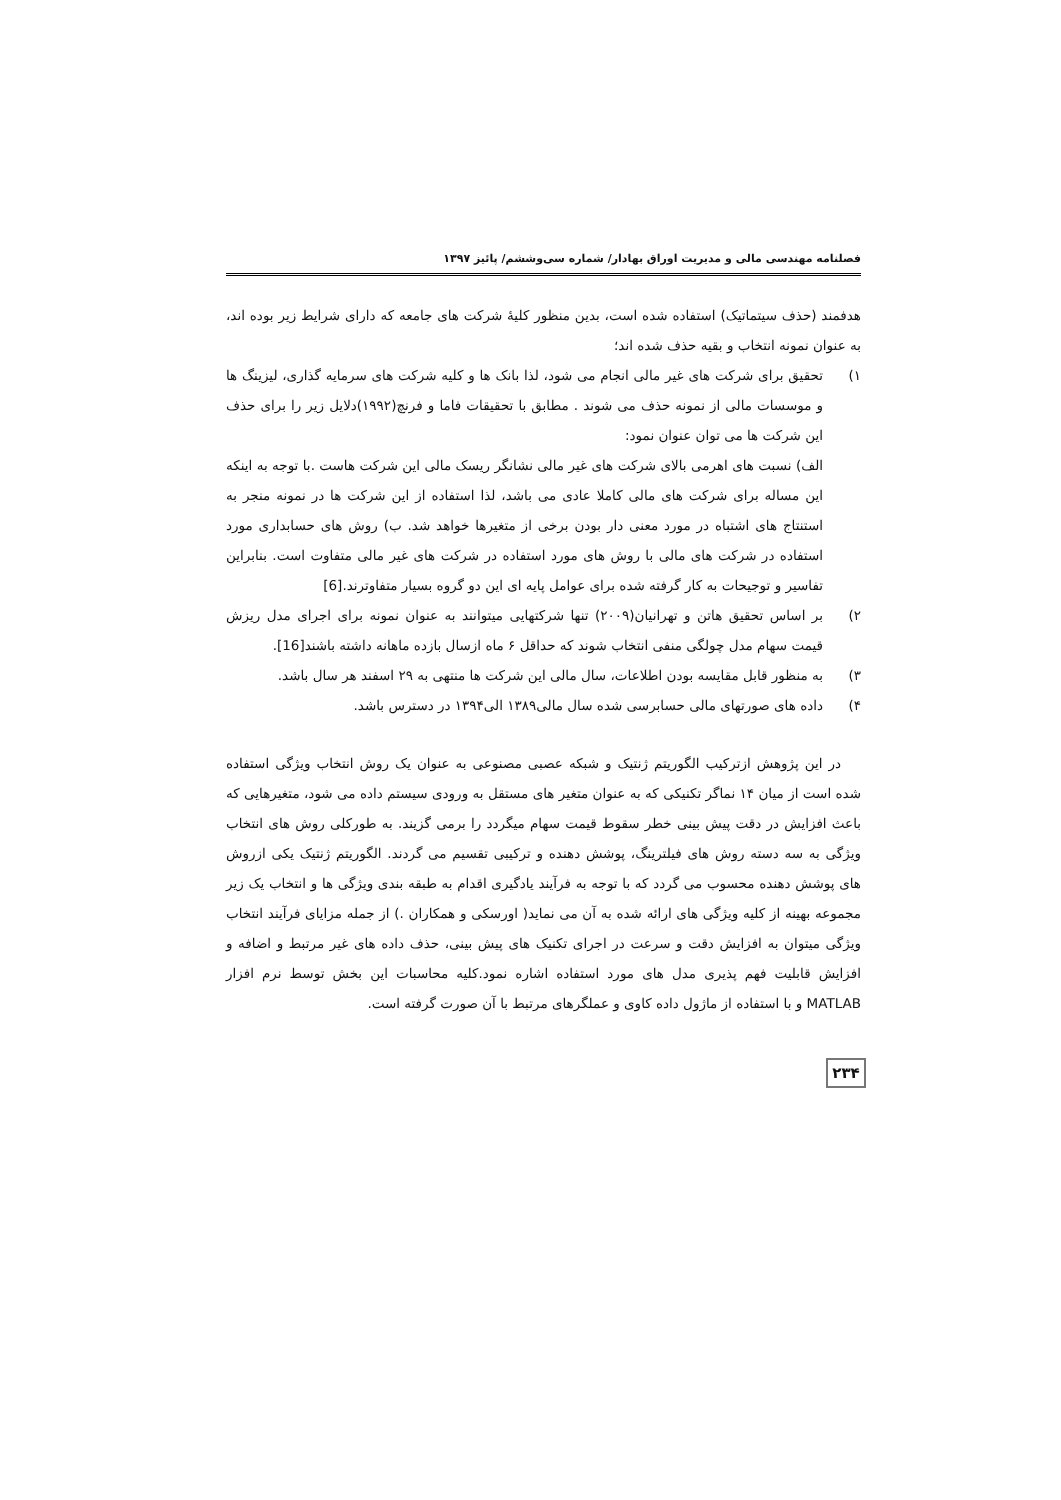فصلنامه مهندسی مالی و مدیریت اوراق بهادار/ شماره سی‌وششم/ پائیز ۱۳۹۷
هدفمند (حذف سیتماتیک) استفاده شده است، بدین منظور کلیهٔ شرکت های جامعه که دارای شرایط زیر بوده اند، به عنوان نمونه انتخاب و بقیه حذف شده اند؛
۱) تحقیق برای شرکت های غیر مالی انجام می شود، لذا بانک ها و کلیه شرکت های سرمایه گذاری، لیزینگ ها و موسسات مالی از نمونه حذف می شوند . مطابق با تحقیقات فاما و فرنچ(۱۹۹۲)دلایل زیر را برای حذف این شرکت ها می توان عنوان نمود:
الف) نسبت های اهرمی بالای شرکت های غیر مالی نشانگر ریسک مالی این شرکت هاست .با توجه به اینکه این مساله برای شرکت های مالی کاملا عادی می باشد، لذا استفاده از این شرکت ها در نمونه منجر به استنتاج های اشتباه در مورد معنی دار بودن برخی از متغیرها خواهد شد. ب) روش های حسابداری مورد استفاده در شرکت های مالی با روش های مورد استفاده در شرکت های غیر مالی متفاوت است. بنابراین تفاسیر و توجیحات به کار گرفته شده برای عوامل پایه ای این دو گروه بسیار متفاوترند.[6]
۲) بر اساس تحقیق هاتن و تهرانیان(۲۰۰۹) تنها شرکتهایی میتوانند به عنوان نمونه برای اجرای مدل ریزش قیمت سهام مدل چولگی منفی انتخاب شوند که حداقل ۶ ماه ازسال بازده ماهانه داشته باشند[16].
۳) به منظور قابل مقایسه بودن اطلاعات، سال مالی این شرکت ها منتهی به ۲۹ اسفند هر سال باشد.
۴) داده های صورتهای مالی حسابرسی شده سال مالی۱۳۸۹ الی۱۳۹۴ در دسترس باشد.
در این پژوهش ازترکیب الگوریتم ژنتیک و شبکه عصبی مصنوعی به عنوان یک روش انتخاب ویژگی استفاده شده است از میان ۱۴ نماگر تکنیکی که به عنوان متغیر های مستقل به ورودی سیستم داده می شود، متغیرهایی که باعث افزایش در دقت پیش بینی خطر سقوط قیمت سهام میگردد را برمی گزیند. به طورکلی روش های انتخاب ویژگی به سه دسته روش های فیلترینگ، پوشش دهنده و ترکیبی تقسیم می گردند. الگوریتم ژنتیک یکی ازروش های پوشش دهنده محسوب می گردد که با توجه به فرآیند یادگیری اقدام به طبقه بندی ویژگی ها و انتخاب یک زیر مجموعه بهینه از کلیه ویژگی های ارائه شده به آن می نماید( اورسکی و همکاران .) از جمله مزایای فرآیند انتخاب ویژگی میتوان به افزایش دقت و سرعت در اجرای تکنیک های پیش بینی، حذف داده های غیر مرتبط و اضافه و افزایش قابلیت فهم پذیری مدل های مورد استفاده اشاره نمود.کلیه محاسبات این بخش توسط نرم افزار MATLAB و با استفاده از ماژول داده کاوی و عملگرهای مرتبط با آن صورت گرفته است.
۲۳۴